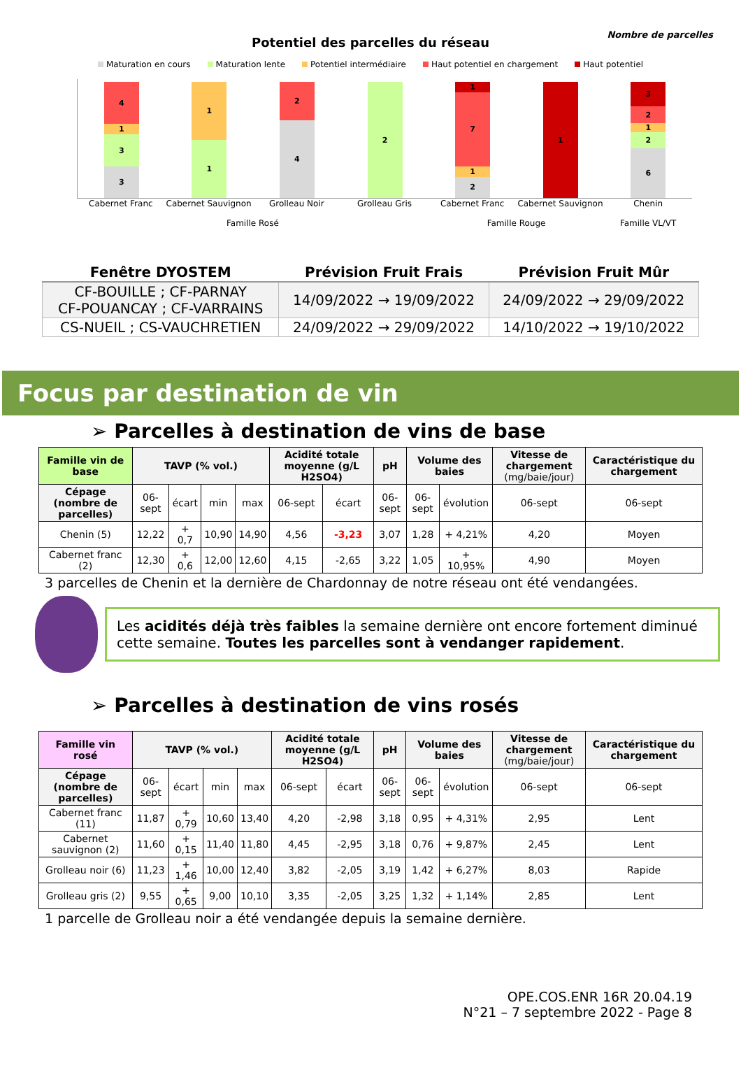Potentiel des parcelles du réseau
Nombre de parcelles
Maturation en cours Maturation lente Potentiel intermédiaire Haut potentiel en chargement Haut potentiel
4
1
3
3
1
1
2
4
2
1
7
1
2
1
3
2
1
2
6
Cabernet Franc Cabernet Sauvignon Grolleau Noir Grolleau Gris Cabernet Franc Cabernet Sauvignon Chenin
Famille Rosé Famille Rouge Famille VL/VT
| Fenêtre DYOSTEM | Prévision Fruit Frais | Prévision Fruit Mûr |
| --- | --- | --- |
| CF-BOUILLE ; CF-PARNAY CF-POUANCAY ; CF-VARRAINS | 14/09/2022 → 19/09/2022 | 24/09/2022 → 29/09/2022 |
| CS-NUEIL ; CS-VAUCHRETIEN | 24/09/2022 → 29/09/2022 | 14/10/2022 → 19/10/2022 |
Focus par destination de vin
➢ Parcelles à destination de vins de base
| Famille vin de base | TAVP (% vol.) | | | | Acidité totale moyenne (g/L H2SO4) | | pH | Volume des baies | | Vitesse de chargement (mg/baie/jour) | Caractéristique du chargement |
| --- | --- | --- | --- | --- | --- | --- | --- | --- | --- | --- | --- |
| Cépage (nombre de parcelles) | 06-sept | écart | min | max | 06-sept | écart | 06-sept | 06-sept | évolution | 06-sept | 06-sept |
| Chenin (5) | 12,22 | + 0,7 | 10,90 | 14,90 | 4,56 | -3,23 | 3,07 | 1,28 | + 4,21% | 4,20 | Moyen |
| Cabernet franc (2) | 12,30 | + 0,6 | 12,00 | 12,60 | 4,15 | -2,65 | 3,22 | 1,05 | + 10,95% | 4,90 | Moyen |
3 parcelles de Chenin et la dernière de Chardonnay de notre réseau ont été vendangées.
Les acidités déjà très faibles la semaine dernière ont encore fortement diminué cette semaine. Toutes les parcelles sont à vendanger rapidement.
➢ Parcelles à destination de vins rosés
| Famille vin rosé | TAVP (% vol.) | | | | Acidité totale moyenne (g/L H2SO4) | | pH | Volume des baies | | Vitesse de chargement (mg/baie/jour) | Caractéristique du chargement |
| --- | --- | --- | --- | --- | --- | --- | --- | --- | --- | --- | --- |
| Cépage (nombre de parcelles) | 06-sept | écart | min | max | 06-sept | écart | 06-sept | 06-sept | évolution | 06-sept | 06-sept |
| Cabernet franc (11) | 11,87 | + 0,79 | 10,60 | 13,40 | 4,20 | -2,98 | 3,18 | 0,95 | + 4,31% | 2,95 | Lent |
| Cabernet sauvignon (2) | 11,60 | + 0,15 | 11,40 | 11,80 | 4,45 | -2,95 | 3,18 | 0,76 | + 9,87% | 2,45 | Lent |
| Grolleau noir (6) | 11,23 | + 1,46 | 10,00 | 12,40 | 3,82 | -2,05 | 3,19 | 1,42 | + 6,27% | 8,03 | Rapide |
| Grolleau gris (2) | 9,55 | + 0,65 | 9,00 | 10,10 | 3,35 | -2,05 | 3,25 | 1,32 | + 1,14% | 2,85 | Lent |
1 parcelle de Grolleau noir a été vendangée depuis la semaine dernière.
OPE.COS.ENR 16R 20.04.19
N°21 – 7 septembre 2022 - Page 8